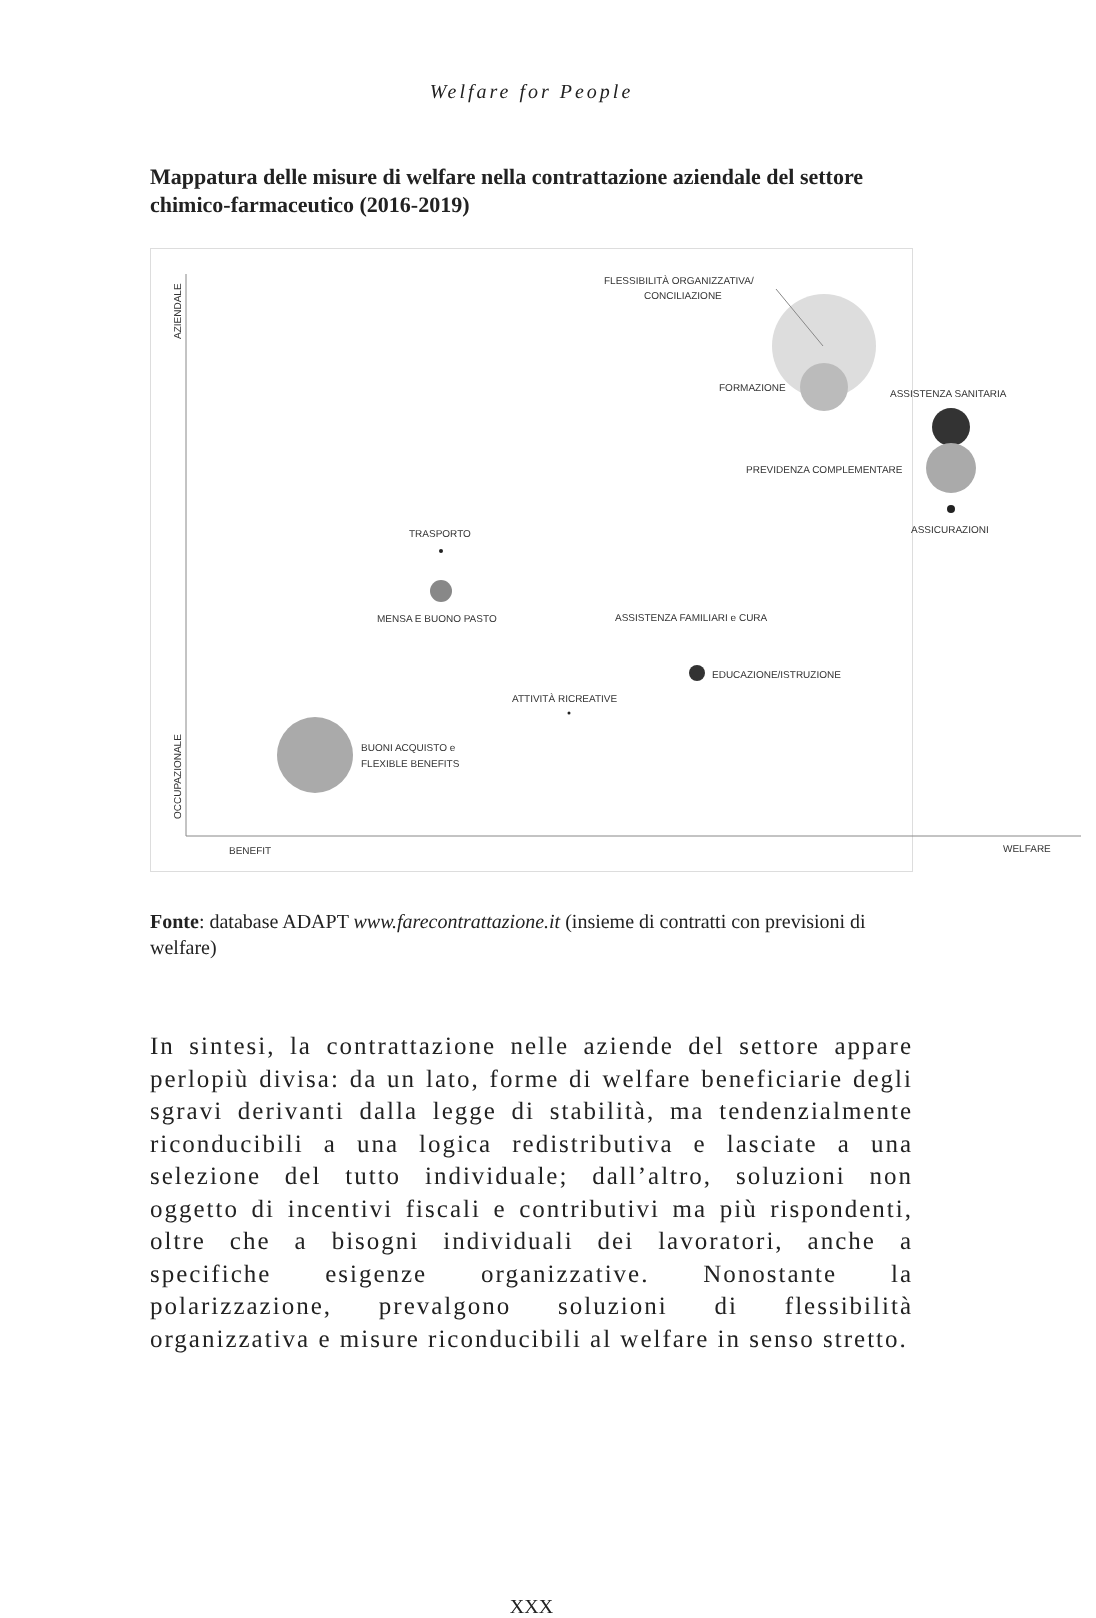Welfare for People
Mappatura delle misure di welfare nella contrattazione aziendale del settore chimico-farmaceutico (2016-2019)
AZIENDALE
OCCUPAZIONALE
BENEFIT
WELFARE
FLESSIBILITÀ ORGANIZZATIVA/
CONCILIAZIONE
FORMAZIONE
ASSISTENZA SANITARIA
PREVIDENZA COMPLEMENTARE
ASSICURAZIONI
TRASPORTO
MENSA E BUONO PASTO
ASSISTENZA FAMILIARI e CURA
EDUCAZIONE/ISTRUZIONE
ATTIVITÀ RICREATIVE
BUONI ACQUISTO e
FLEXIBLE BENEFITS
Fonte: database ADAPT www.farecontrattazione.it (insieme di contratti con previsioni di welfare)
In sintesi, la contrattazione nelle aziende del settore appare perlopiù divisa: da un lato, forme di welfare beneficiarie degli sgravi derivanti dalla legge di stabilità, ma tendenzialmente riconducibili a una logica redistributiva e lasciate a una selezione del tutto individuale; dall’altro, soluzioni non oggetto di incentivi fiscali e contributivi ma più rispondenti, oltre che a bisogni individuali dei lavoratori, anche a specifiche esigenze organizzative. Nonostante la polarizzazione, prevalgono soluzioni di flessibilità organizzativa e misure riconducibili al welfare in senso stretto.
XXX